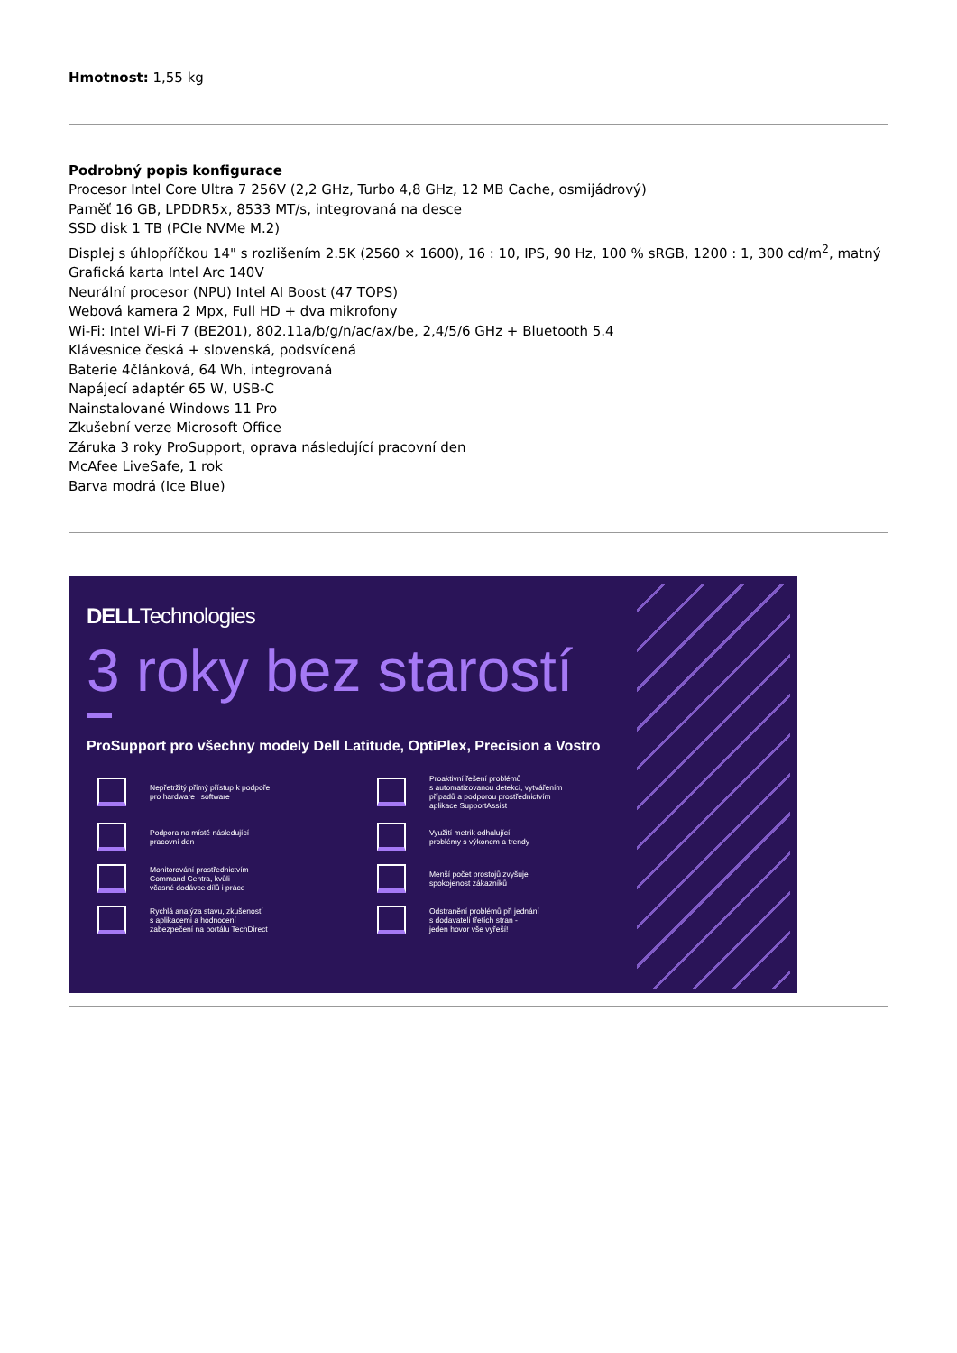Hmotnost: 1,55 kg
Podrobný popis konfigurace
Procesor Intel Core Ultra 7 256V (2,2 GHz, Turbo 4,8 GHz, 12 MB Cache, osmijádrový)
Paměť 16 GB, LPDDR5x, 8533 MT/s, integrovaná na desce
SSD disk 1 TB (PCIe NVMe M.2)
Displej s úhlopříčkou 14" s rozlišením 2.5K (2560 × 1600), 16 : 10, IPS, 90 Hz, 100 % sRGB, 1200 : 1, 300 cd/m<sup>2</sup>, matný
Grafická karta Intel Arc 140V
Neurální procesor (NPU) Intel AI Boost (47 TOPS)
Webová kamera 2 Mpx, Full HD + dva mikrofony
Wi-Fi: Intel Wi-Fi 7 (BE201), 802.11a/b/g/n/ac/ax/be, 2,4/5/6 GHz + Bluetooth 5.4
Klávesnice česká + slovenská, podsvícená
Baterie 4článková, 64 Wh, integrovaná
Napájecí adaptér 65 W, USB-C
Nainstalované Windows 11 Pro
Zkušební verze Microsoft Office
Záruka 3 roky ProSupport, oprava následující pracovní den
McAfee LiveSafe, 1 rok
Barva modrá (Ice Blue)
DELLTechnologies
3 roky bez starostí
ProSupport pro všechny modely Dell Latitude, OptiPlex, Precision a Vostro
Nepřetržitý přímý přístup k podpoře
pro hardware i software
Proaktivní řešení problémů
s automatizovanou detekcí, vytvářením
případů a podporou prostřednictvím
aplikace SupportAssist
Podpora na místě následující
pracovní den
Využití metrik odhalující
problémy s výkonem a trendy
Monitorování prostřednictvím
Command Centra, kvůli
včasné dodávce dílů i práce
Menší počet prostojů zvyšuje
spokojenost zákazníků
Rychlá analýza stavu, zkušeností
s aplikacemi a hodnocení
zabezpečení na portálu TechDirect
Odstranění problémů při jednání
s dodavateli třetích stran -
jeden hovor vše vyřeší!